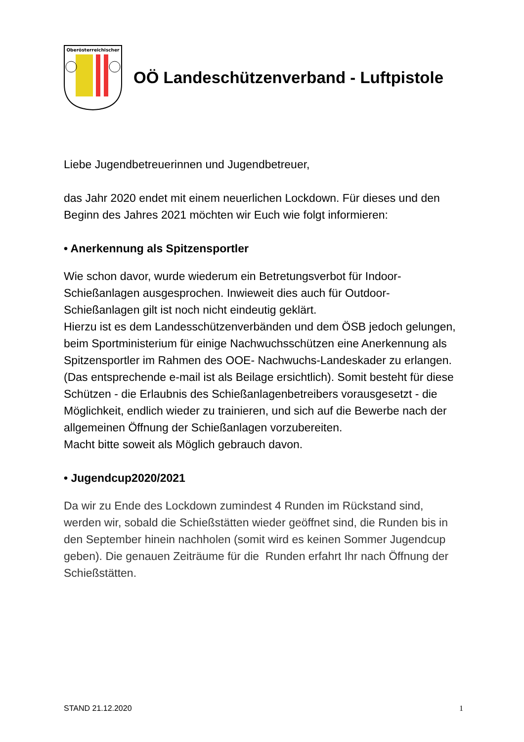Oberösterreichischer
OÖ Landeschützenverband - Luftpistole
Liebe Jugendbetreuerinnen und Jugendbetreuer,
das Jahr 2020 endet mit einem neuerlichen Lockdown. Für dieses und den Beginn des Jahres 2021 möchten wir Euch wie folgt informieren:
• Anerkennung als Spitzensportler
Wie schon davor, wurde wiederum ein Betretungsverbot für Indoor-Schießanlagen ausgesprochen. Inwieweit dies auch für Outdoor-Schießanlagen gilt ist noch nicht eindeutig geklärt.
Hierzu ist es dem Landesschützenverbänden und dem ÖSB jedoch gelungen, beim Sportministerium für einige Nachwuchsschützen eine Anerkennung als Spitzensportler im Rahmen des OOE- Nachwuchs-Landeskader zu erlangen. (Das entsprechende e-mail ist als Beilage ersichtlich). Somit besteht für diese Schützen - die Erlaubnis des Schießanlagenbetreibers vorausgesetzt - die Möglichkeit, endlich wieder zu trainieren, und sich auf die Bewerbe nach der allgemeinen Öffnung der Schießanlagen vorzubereiten.
Macht bitte soweit als Möglich gebrauch davon.
• Jugendcup2020/2021
Da wir zu Ende des Lockdown zumindest 4 Runden im Rückstand sind, werden wir, sobald die Schießstätten wieder geöffnet sind, die Runden bis in den September hinein nachholen (somit wird es keinen Sommer Jugendcup geben). Die genauen Zeiträume für die Runden erfahrt Ihr nach Öffnung der Schießstätten.
STAND 21.12.2020 1